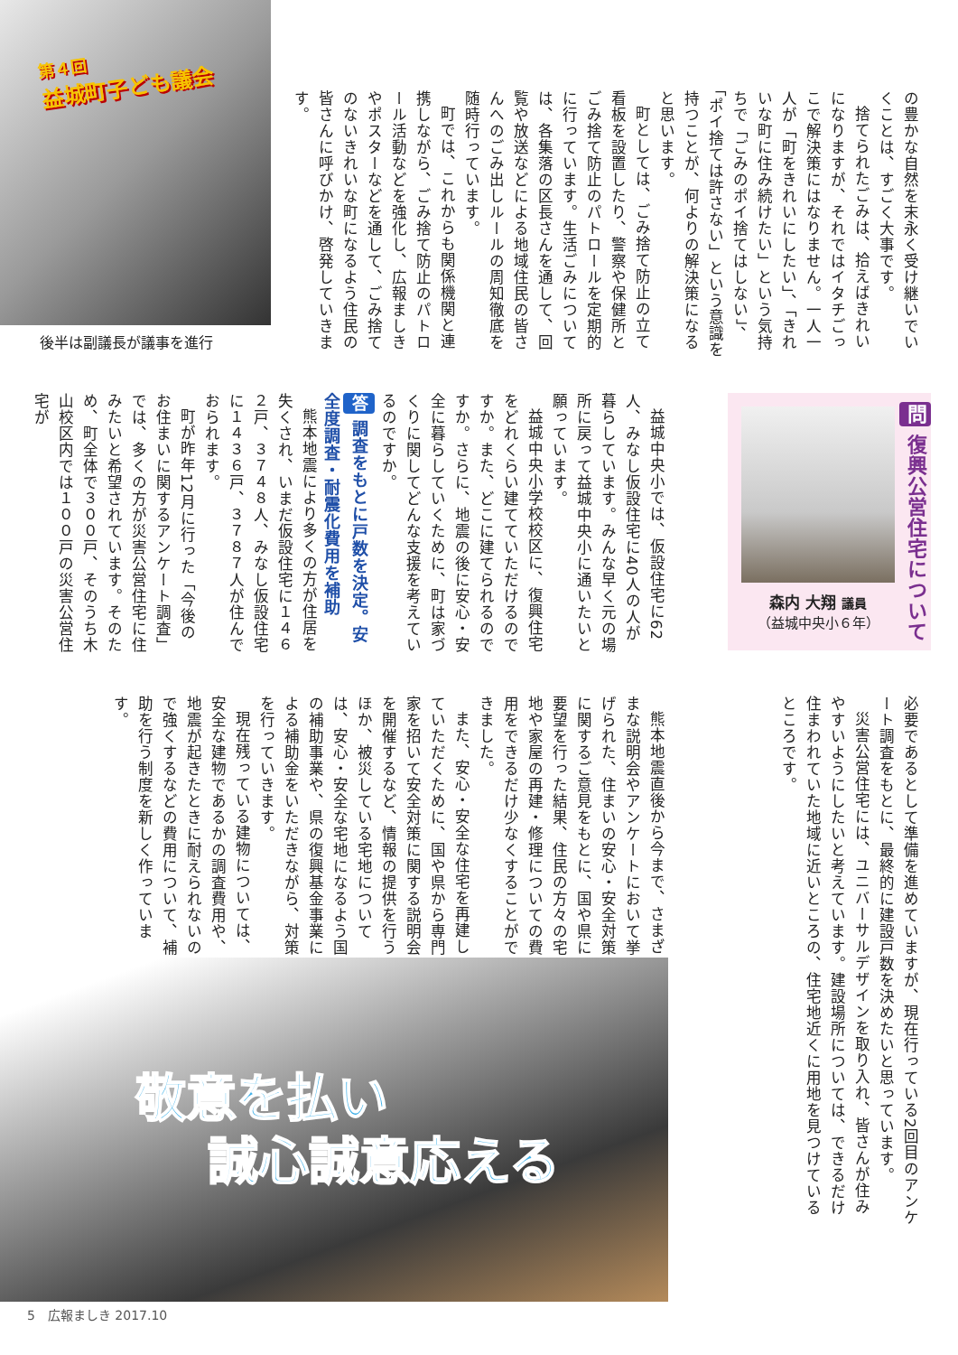の豊かな自然を末永く受け継いでいくことは、すごく大事です。
捨てられたごみは、拾えばきれいになりますが、それではイタチごっこで解決策にはなりません。一人一人が「町をきれいにしたい」、「きれいな町に住み続けたい」という気持ちで「ごみのポイ捨てはしない」、「ポイ捨ては許さない」という意識を持つことが、何よりの解決策になると思います。
町としては、ごみ捨て防止の立て看板を設置したり、警察や保健所とごみ捨て防止のパトロールを定期的に行っています。生活ごみについては、各集落の区長さんを通して、回覧や放送などによる地域住民の皆さんへのごみ出しルールの周知徹底を随時行っています。
町では、これからも関係機関と連携しながら、ごみ捨て防止のパトロール活動などを強化し、広報ましきやポスターなどを通して、ごみ捨てのないきれいな町になるよう住民の皆さんに呼びかけ、啓発していきます。
第４回
益城町子ども議会
後半は副議長が議事を進行
問 復興公営住宅について
森内 大翔 議員
（益城中央小６年）
益城中央小では、仮設住宅に62人、みなし仮設住宅に40人の人が暮らしています。みんな早く元の場所に戻って益城中央小に通いたいと願っています。
益城中央小学校校区に、復興住宅をどれくらい建てていただけるのですか。また、どこに建てられるのですか。さらに、地震の後に安心・安全に暮らしていくために、町は家づくりに関してどんな支援を考えているのですか。
答 調査をもとに戸数を決定。安全度調査・耐震化費用を補助
熊本地震により多くの方が住居を失くされ、いまだ仮設住宅に１４６２戸、３７４８人、みなし仮設住宅に１４３６戸、３７８７人が住んでおられます。
町が昨年12月に行った「今後のお住まいに関するアンケート調査」では、多くの方が災害公営住宅に住みたいと希望されています。そのため、町全体で３００戸、そのうち木山校区内では１００戸の災害公営住宅が
必要であるとして準備を進めていますが、現在行っている2回目のアンケート調査をもとに、最終的に建設戸数を決めたいと思っています。
災害公営住宅には、ユニバーサルデザインを取り入れ、皆さんが住みやすいようにしたいと考えています。建設場所については、できるだけ住まわれていた地域に近いところの、住宅地近くに用地を見つけているところです。
熊本地震直後から今まで、さまざまな説明会やアンケートにおいて挙げられた、住まいの安心・安全対策に関するご意見をもとに、国や県に要望を行った結果、住民の方々の宅地や家屋の再建・修理についての費用をできるだけ少なくすることができました。
また、安心・安全な住宅を再建していただくために、国や県から専門家を招いて安全対策に関する説明会を開催するなど、情報の提供を行うほか、被災している宅地については、安心・安全な宅地になるよう国の補助事業や、県の復興基金事業による補助金をいただきながら、対策を行っていきます。
現在残っている建物については、安全な建物であるかの調査費用や、地震が起きたときに耐えられないので強くするなどの費用について、補助を行う制度を新しく作っています。
敬意を払い
誠心誠意応える
5　広報ましき 2017.10